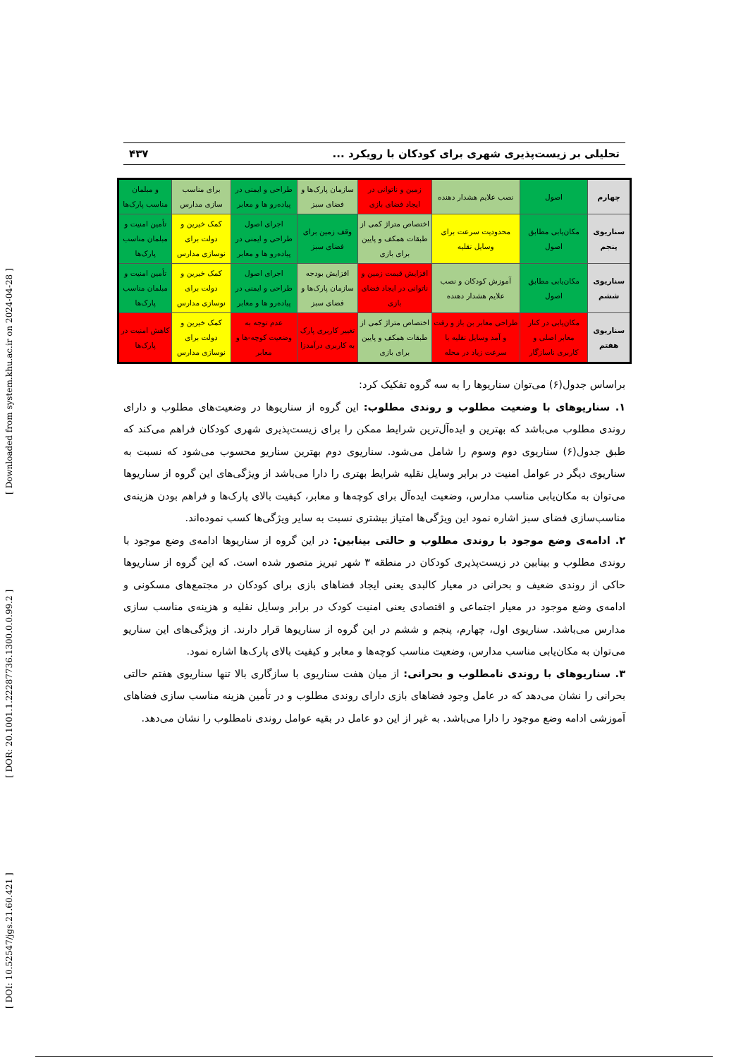[ DOI: 10.52547/jgs.21.60.421 ] [ DOR: 20.1001.1.22287736.1300.0.0.99.2 ] [ Downloaded from system.khu.ac.ir on 2024-04-28 ]
تحلیلی بر زیست‌پذیری شهری برای کودکان با رویکرد ... ۴۳۷
| چهارم | اصول | نصب علایم هشدار دهنده | زمین و ناتوانی در ایجاد فضای بازی | سازمان پارک‌ها و فضای سبز | طراحی و ایمنی در پیاده‌رو ها و معابر | برای مناسب سازی مدارس | و مبلمان مناسب پارک‌ها |
| سناریوی پنجم | مکان‌یابی مطابق اصول | محدودیت سرعت برای وسایل نقلیه | اختصاص متراژ کمی از طبقات همکف و پایین برای بازی | وقف زمین برای فضای سبز | اجرای اصول طراحی و ایمنی در پیاده‌رو ها و معابر | کمک خیرین و دولت برای نوسازی مدارس | تأمین امنیت و مبلمان مناسب پارک‌ها |
| سناریوی ششم | مکان‌یابی مطابق اصول | آموزش کودکان و نصب علایم هشدار دهنده | افزایش قیمت زمین و ناتوانی در ایجاد فضای بازی | افزایش بودجه سازمان پارک‌ها و فضای سبز | اجرای اصول طراحی و ایمنی در پیاده‌رو ها و معابر | کمک خیرین و دولت برای نوسازی مدارس | تأمین امنیت و مبلمان مناسب پارک‌ها |
| سناریوی هفتم | مکان‌یابی در کنار معابر اصلی و کاربری ناسازگار | طراحی معابر بن باز و رفت و آمد وسایل نقلیه با سرعت زیاد در محله | اختصاص متراژ کمی از طبقات همکف و پایین برای بازی | تغییر کاربری پارک به کاربری درآمدزا | عدم توجه به وضعیت کوچه-ها و معابر | کمک خیرین و دولت برای نوسازی مدارس | کاهش امنیت در پارک‌ها |
براساس جدول(۶) می‌توان سناریوها را به سه گروه تفکیک کرد:
۱. سناریوهای با وضعیت مطلوب و روندی مطلوب: این گروه از سناریوها در وضعیت‌های مطلوب و دارای روندی مطلوب می‌باشد که بهترین و ایده‌آل‌ترین شرایط ممکن را برای زیست‌پذیری شهری کودکان فراهم می‌کند که طبق جدول(۶) سناریوی دوم وسوم را شامل می‌شود. سناریوی دوم بهترین سناریو محسوب می‌شود که نسبت به سناریوی دیگر در عوامل امنیت در برابر وسایل نقلیه شرایط بهتری را دارا می‌باشد از ویژگی‌های این گروه از سناریوها می‌توان به مکان‌یابی مناسب مدارس، وضعیت ایده‌آل برای کوچه‌ها و معابر، کیفیت بالای پارک‌ها و فراهم بودن هزینه‌ی مناسب‌سازی فضای سبز اشاره نمود این ویژگی‌ها امتیاز بیشتری نسبت به سایر ویژگی‌ها کسب نموده‌اند.
۲. ادامه‌ی وضع موجود با روندی مطلوب و حالتی بینابین: در این گروه از سناریوها ادامه‌ی وضع موجود با روندی مطلوب و بینابین در زیست‌پذیری کودکان در منطقه ۳ شهر تبریز متصور شده است. که این گروه از سناریوها حاکی از روندی ضعیف و بحرانی در معیار کالبدی یعنی ایجاد فضاهای بازی برای کودکان در مجتمع‌های مسکونی و ادامه‌ی وضع موجود در معیار اجتماعی و اقتصادی یعنی امنیت کودک در برابر وسایل نقلیه و هزینه‌ی مناسب سازی مدارس می‌باشد. سناریوی اول، چهارم، پنجم و ششم در این گروه از سناریوها قرار دارند. از ویژگی‌های این سناریو می‌توان به مکان‌یابی مناسب مدارس، وضعیت مناسب کوچه‌ها و معابر و کیفیت بالای پارک‌ها اشاره نمود.
۳. سناریوهای با روندی نامطلوب و بحرانی: از میان هفت سناریوی با سازگاری بالا تنها سناریوی هفتم حالتی بحرانی را نشان می‌دهد که در عامل وجود فضاهای بازی دارای روندی مطلوب و در تأمین هزینه مناسب سازی فضاهای آموزشی ادامه وضع موجود را دارا می‌باشد. به غیر از این دو عامل در بقیه عوامل روندی نامطلوب را نشان می‌دهد.